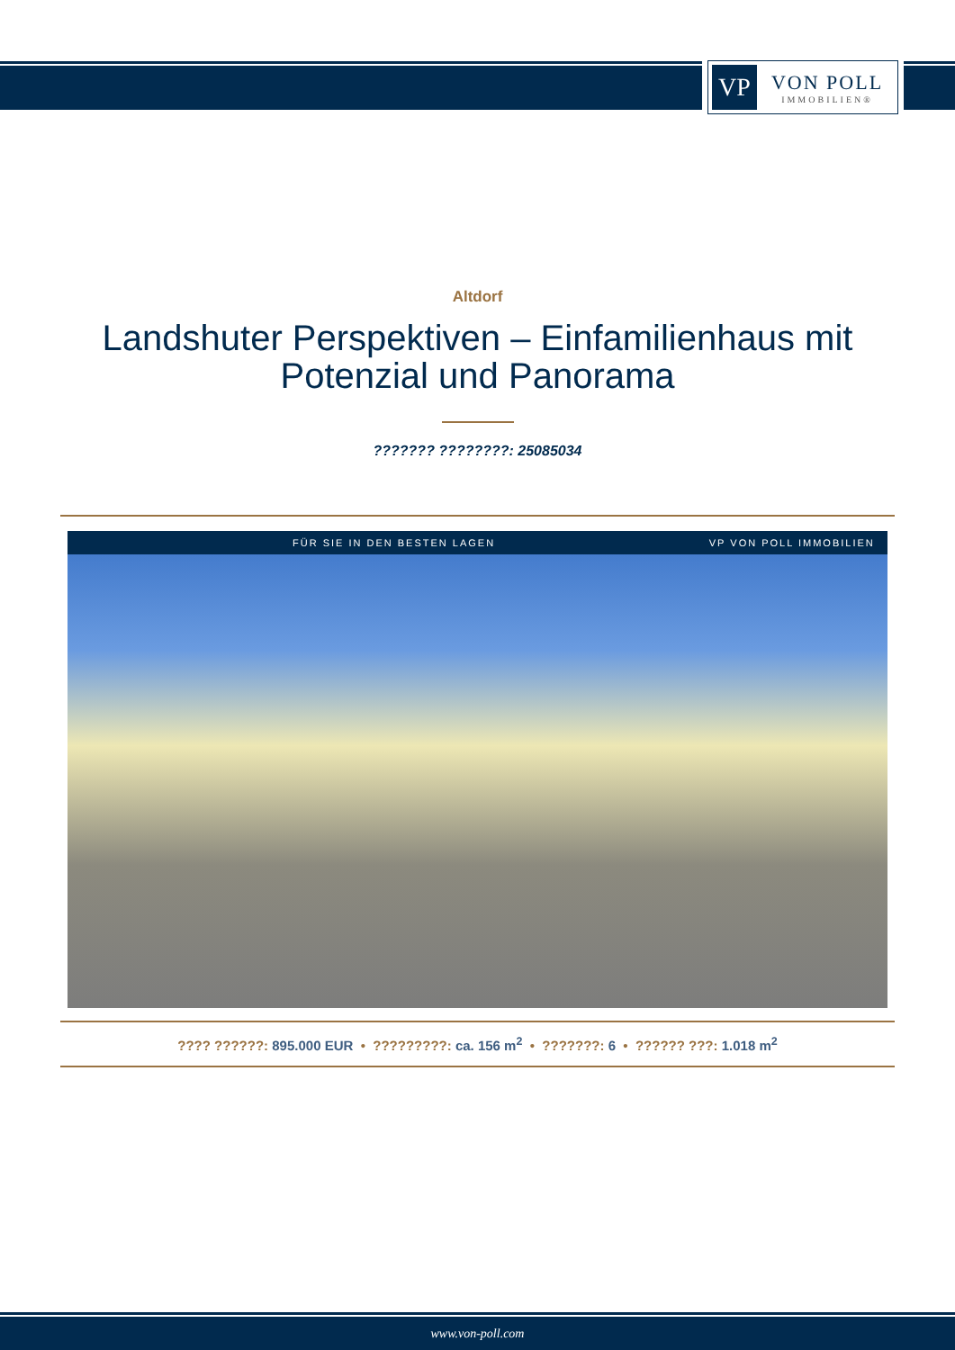VP
VON POLL
IMMOBILIEN®
Altdorf
Landshuter Perspektiven – Einfamilienhaus mit Potenzial und Panorama
??????? ????????: 25085034
FÜR SIE IN DEN BESTEN LAGEN VP VON POLL IMMOBILIEN
???? ??????: 895.000 EUR • ?????????: ca. 156 m<sup>2</sup> • ???????: 6 • ?????? ???: 1.018 m<sup>2</sup>
www.von-poll.com